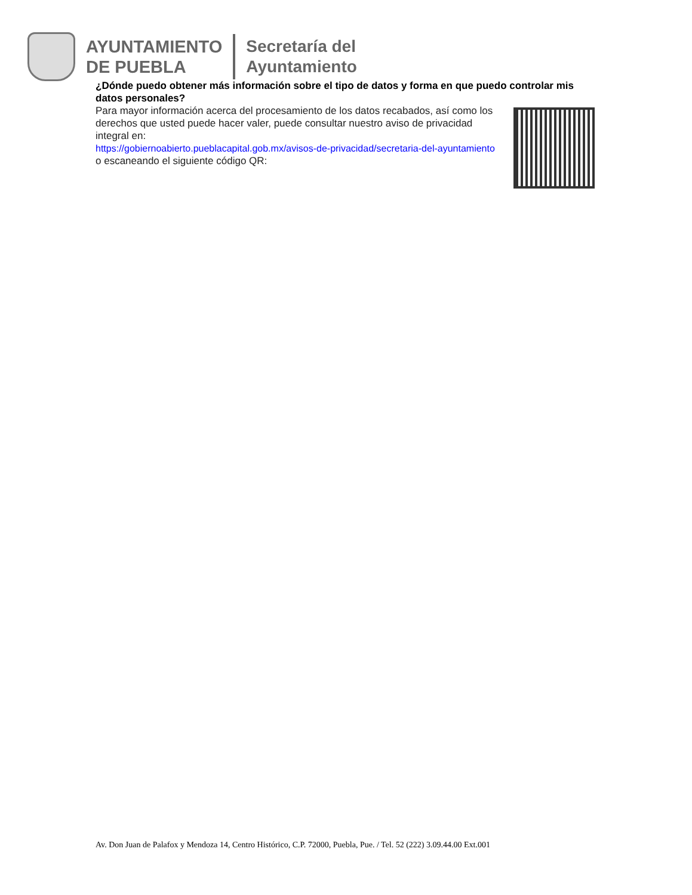AYUNTAMIENTO
DE PUEBLA
Secretaría del
Ayuntamiento
¿Dónde puedo obtener más información sobre el tipo de datos y forma en que puedo controlar mis datos personales?
Para mayor información acerca del procesamiento de los datos recabados, así como los derechos que usted puede hacer valer, puede consultar nuestro aviso de privacidad integral en:
https://gobiernoabierto.pueblacapital.gob.mx/avisos-de-privacidad/secretaria-del-ayuntamiento o escaneando el siguiente código QR:
Av. Don Juan de Palafox y Mendoza 14, Centro Histórico, C.P. 72000, Puebla, Pue. / Tel. 52 (222) 3.09.44.00 Ext.001